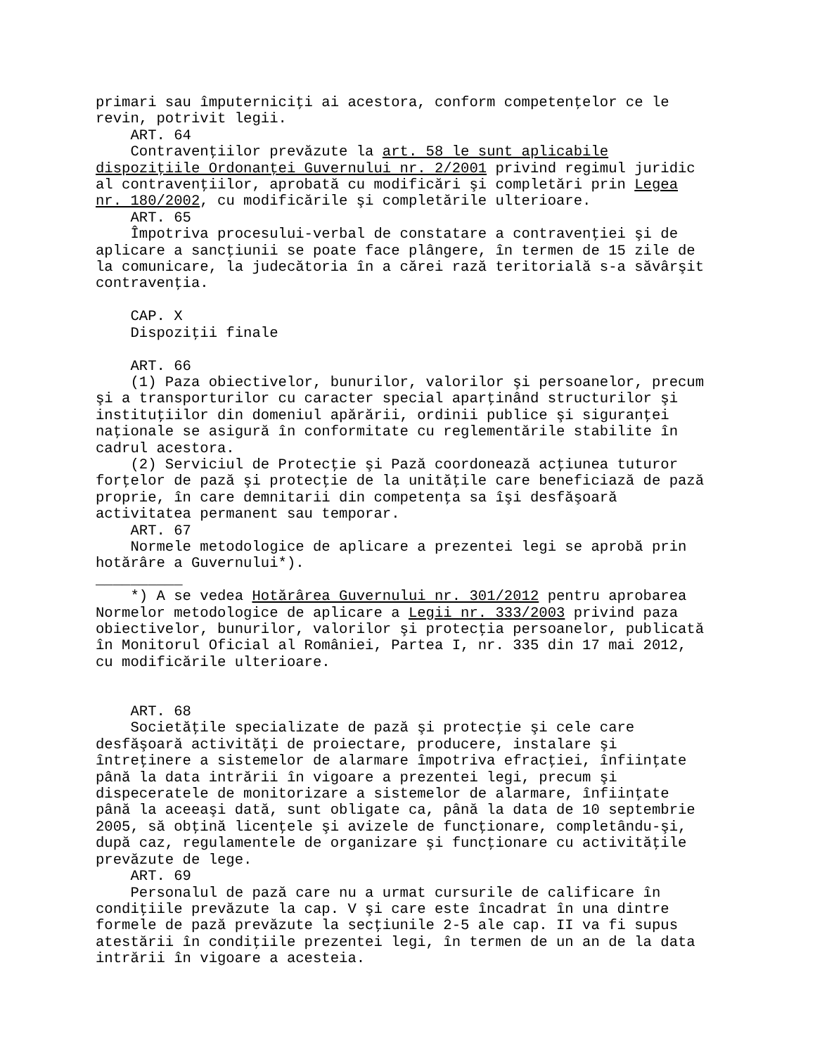primari sau împuterniciţi ai acestora, conform competenţelor ce le revin, potrivit legii. ART. 64 Contravenţiilor prevăzute la art. 58 le sunt aplicabile dispoziţiile Ordonanţei Guvernului nr. 2/2001 privind regimul juridic al contravenţiilor, aprobată cu modificări şi completări prin Legea nr. 180/2002, cu modificările şi completările ulterioare. ART. 65 Împotriva procesului-verbal de constatare a contravenţiei şi de aplicare a sancţiunii se poate face plângere, în termen de 15 zile de la comunicare, la judecătoria în a cărei rază teritorială s-a săvârşit contravenţia. CAP. X Dispoziţii finale ART. 66 (1) Paza obiectivelor, bunurilor, valorilor şi persoanelor, precum şi a transporturilor cu caracter special aparţinând structurilor şi instituţiilor din domeniul apărării, ordinii publice şi siguranţei naţionale se asigură în conformitate cu reglementările stabilite în cadrul acestora. (2) Serviciul de Protecţie şi Pază coordonează acţiunea tuturor forţelor de pază şi protecţie de la unităţile care beneficiază de pază proprie, în care demnitarii din competenţa sa îşi desfăşoară activitatea permanent sau temporar. ART. 67 Normele metodologice de aplicare a prezentei legi se aprobă prin hotărâre a Guvernului*). __________ *) A se vedea Hotărârea Guvernului nr. 301/2012 pentru aprobarea Normelor metodologice de aplicare a Legii nr. 333/2003 privind paza obiectivelor, bunurilor, valorilor şi protecţia persoanelor, publicată în Monitorul Oficial al României, Partea I, nr. 335 din 17 mai 2012, cu modificările ulterioare. ART. 68 Societăţile specializate de pază şi protecţie şi cele care desfăşoară activităţi de proiectare, producere, instalare şi întreţinere a sistemelor de alarmare împotriva efracţiei, înfiinţate până la data intrării în vigoare a prezentei legi, precum şi dispeceratele de monitorizare a sistemelor de alarmare, înfiinţate până la aceeaşi dată, sunt obligate ca, până la data de 10 septembrie 2005, să obţină licenţele şi avizele de funcţionare, completându-şi, după caz, regulamentele de organizare şi funcţionare cu activităţile prevăzute de lege. ART. 69 Personalul de pază care nu a urmat cursurile de calificare în condiţiile prevăzute la cap. V şi care este încadrat în una dintre formele de pază prevăzute la secţiunile 2-5 ale cap. II va fi supus atestării în condiţiile prezentei legi, în termen de un an de la data intrării în vigoare a acesteia.